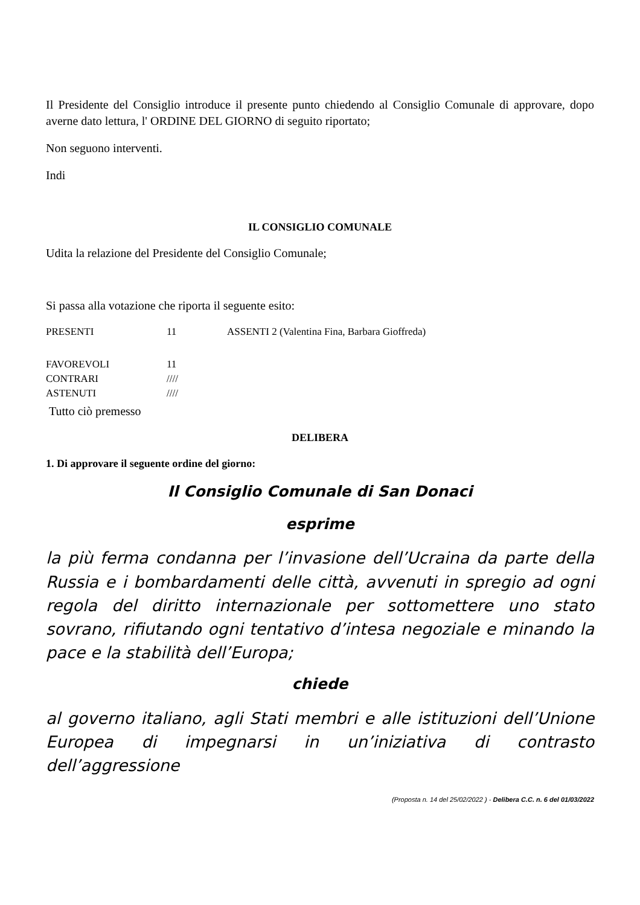Il Presidente del Consiglio introduce il presente punto chiedendo al Consiglio Comunale di approvare, dopo averne dato lettura, l' ORDINE DEL GIORNO di seguito riportato;
Non seguono interventi.
Indi
IL CONSIGLIO COMUNALE
Udita la relazione del Presidente del Consiglio Comunale;
Si passa alla votazione che riporta il seguente esito:
| PRESENTI | 11 | ASSENTI 2 (Valentina Fina, Barbara Gioffreda) |
| FAVOREVOLI | 11 |
| CONTRARI | //// |
| ASTENUTI | //// |
Tutto ciò premesso
DELIBERA
1. Di approvare il seguente ordine del giorno:
Il Consiglio Comunale di San Donaci
esprime
la più ferma condanna per l’invasione dell’Ucraina da parte della Russia e i bombardamenti delle città, avvenuti in spregio ad ogni regola del diritto internazionale per sottomettere uno stato sovrano, rifiutando ogni tentativo d’intesa negoziale e minando la pace e la stabilità dell’Europa;
chiede
al governo italiano, agli Stati membri e alle istituzioni dell’Unione Europea di impegnarsi in un’iniziativa di contrasto dell’aggressione
(Proposta n. 14 del 25/02/2022 ) - Delibera C.C. n. 6 del 01/03/2022